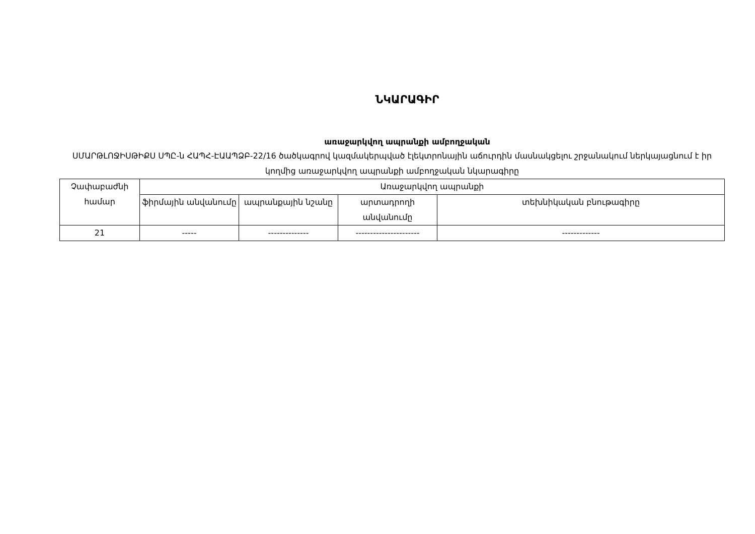ՆԿԱՐԱԳԻՐ
առաջարկվող ապրանքի ամբողջական
ՍՄԱՐԹԼՈՋԻՍԹԻՔՍ ՍՊԸ-ն ՀԱՊՀ-ԷԱԱՊՁԲ-22/16 ծածկագրով կազմակերպված էլեկտրոնային աճուրդին մասնակցելու շրջանակում ներկայացնում է իր կողմից առաջարկվող ապրանքի ամբողջական նկարագիրը
| Չափաբաժնի համար | Առաջարկվող ապրանքի | | | |
| --- | --- | --- | --- | --- |
| | ֆիրմային անվանումը | ապրանքային նշանը | արտադրողի անվանումը | տեխնիկական բնութագիրը |
| 21 | ----- | -------------- | ---------------------- | ------------- |